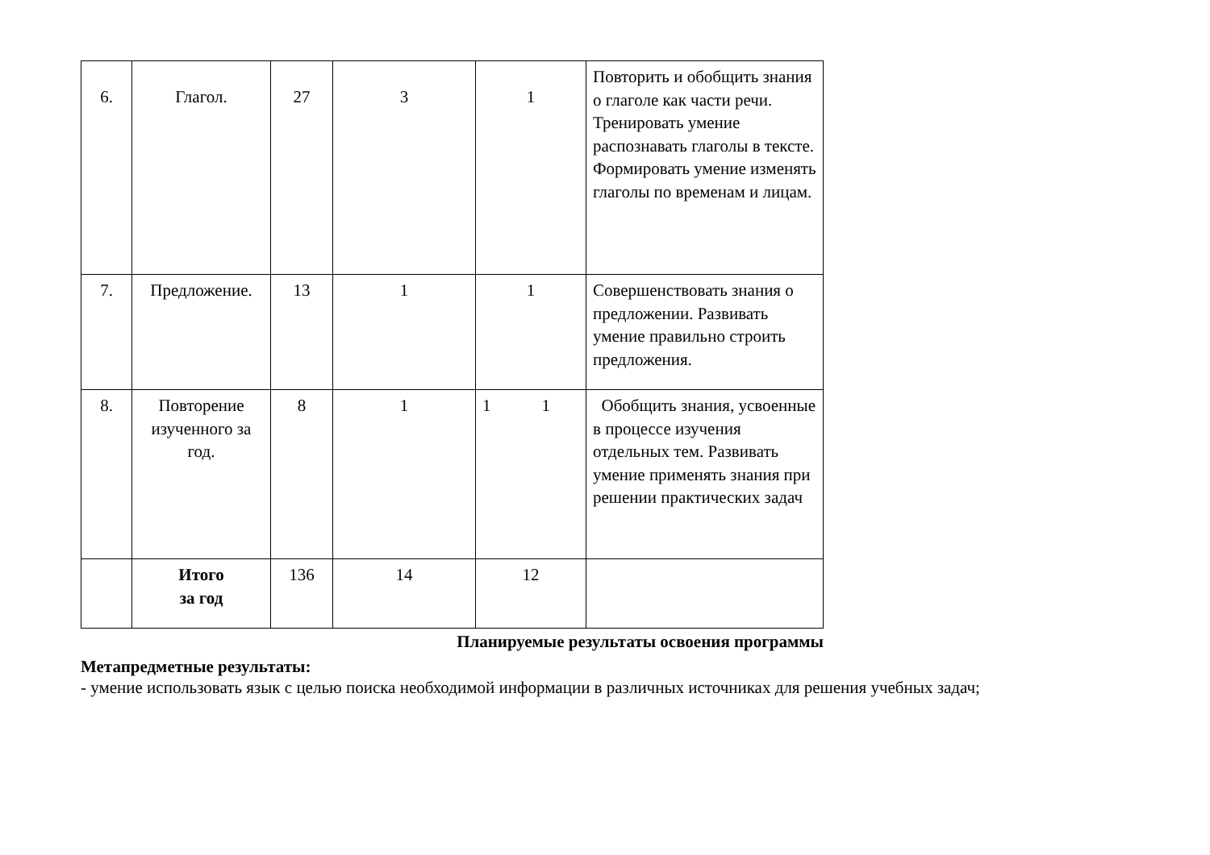| 6. | Глагол. | 27 | 3 | 1 | Повторить и обобщить знания о глаголе как части речи. Тренировать умение распознавать глаголы в тексте. Формировать умение изменять глаголы по временам и лицам. |
| 7. | Предложение. | 13 | 1 | 1 | Совершенствовать знания о предложении. Развивать умение правильно строить предложения. |
| 8. | Повторение изученного за год. | 8 | 1 | 1 1 | Обобщить знания, усвоенные в процессе изучения отдельных тем. Развивать умение применять знания при решении практических задач |
| | Итого за год | 136 | 14 | 12 | |
Планируемые результаты освоения программы
Метапредметные результаты:
- умение использовать язык с целью поиска необходимой информации в различных источниках для решения учебных задач;